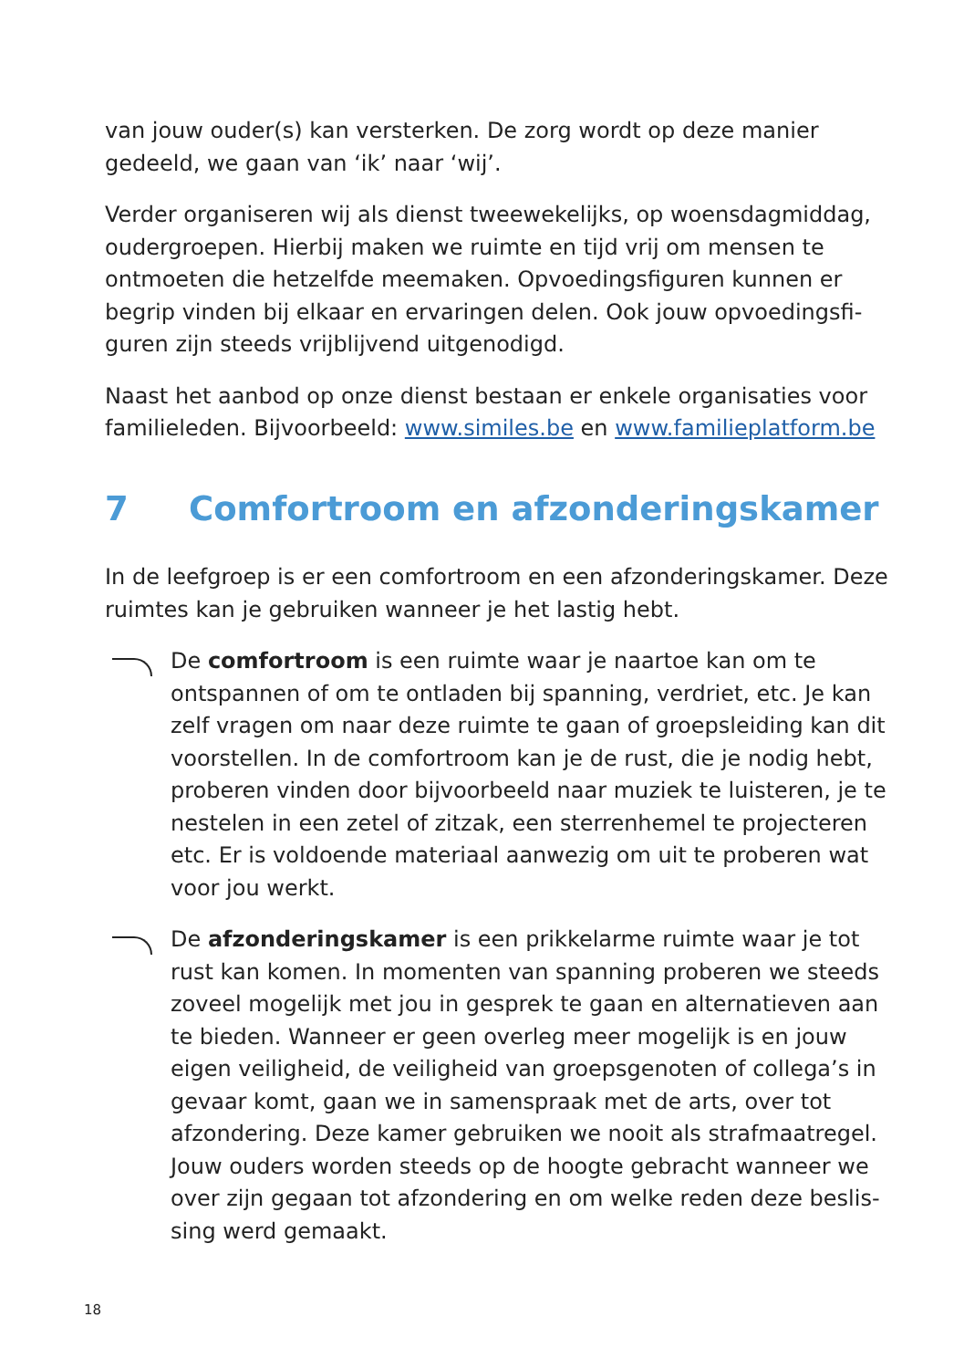van jouw ouder(s) kan versterken. De zorg wordt op deze manier gedeeld, we gaan van ‘ik’ naar ‘wij’.
Verder organiseren wij als dienst tweewekelijks, op woensdagmiddag, oudergroepen. Hierbij maken we ruimte en tijd vrij om mensen te ontmoeten die hetzelfde meemaken. Opvoedingsfiguren kunnen er begrip vinden bij elkaar en ervaringen delen. Ook jouw opvoedingsfi­guren zijn steeds vrijblijvend uitgenodigd.
Naast het aanbod op onze dienst bestaan er enkele organisaties voor familieleden. Bijvoorbeeld: www.similes.be en www.familieplatform.be
7 Comfortroom en afzonderingskamer
In de leefgroep is er een comfortroom en een afzonderingskamer. Deze ruimtes kan je gebruiken wanneer je het lastig hebt.
De comfortroom is een ruimte waar je naartoe kan om te ontspannen of om te ontladen bij spanning, verdriet, etc. Je kan zelf vragen om naar deze ruimte te gaan of groepsleiding kan dit voorstellen. In de comfortroom kan je de rust, die je nodig hebt, proberen vinden door bijvoorbeeld naar muziek te luisteren, je te nestelen in een zetel of zitzak, een sterrenhemel te projecteren etc. Er is voldoende materiaal aanwezig om uit te proberen wat voor jou werkt.
De afzonderingskamer is een prikkelarme ruimte waar je tot rust kan komen. In momenten van spanning proberen we steeds zoveel mogelijk met jou in gesprek te gaan en alternatieven aan te bieden. Wanneer er geen overleg meer mogelijk is en jouw eigen veiligheid, de veiligheid van groepsgenoten of collega’s in gevaar komt, gaan we in samenspraak met de arts, over tot afzondering. Deze kamer gebruiken we nooit als strafmaatregel. Jouw ouders worden steeds op de hoogte gebracht wanneer we over zijn gegaan tot afzondering en om welke reden deze beslis­sing werd gemaakt.
18